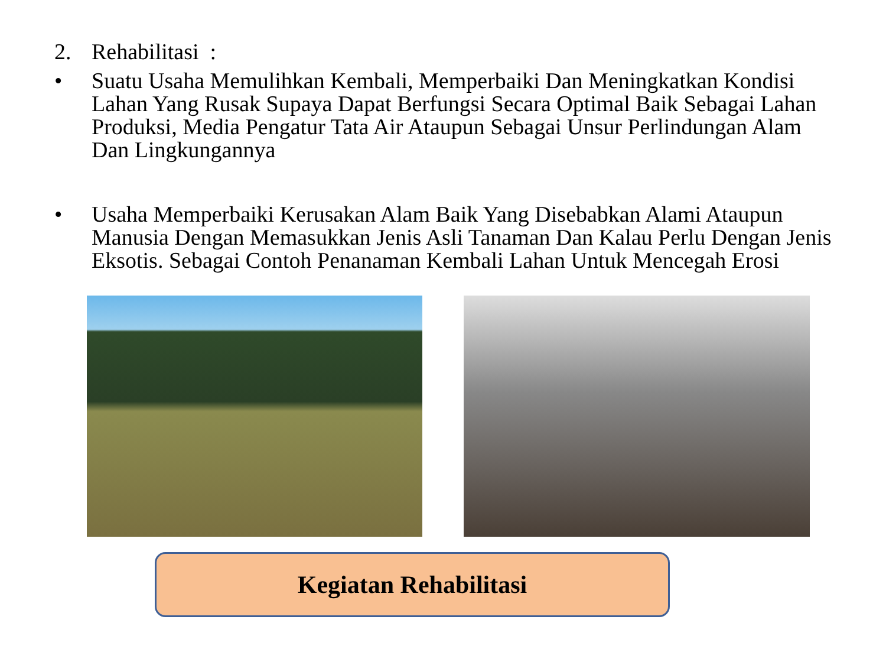2. Rehabilitasi :
• Suatu Usaha Memulihkan Kembali, Memperbaiki Dan Meningkatkan Kondisi Lahan Yang Rusak Supaya Dapat Berfungsi Secara Optimal Baik Sebagai Lahan Produksi, Media Pengatur Tata Air Ataupun Sebagai Unsur Perlindungan Alam Dan Lingkungannya
• Usaha Memperbaiki Kerusakan Alam Baik Yang Disebabkan Alami Ataupun Manusia Dengan Memasukkan Jenis Asli Tanaman Dan Kalau Perlu Dengan Jenis Eksotis. Sebagai Contoh Penanaman Kembali Lahan Untuk Mencegah Erosi
Kegiatan Rehabilitasi